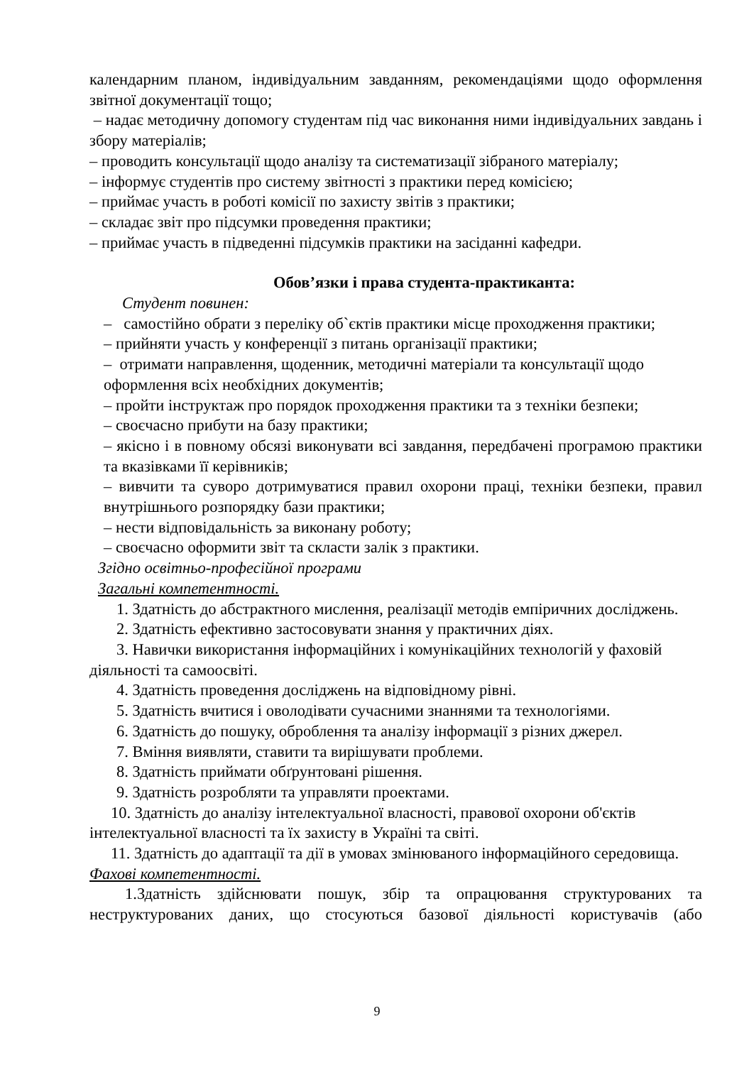календарним планом, індивідуальним завданням, рекомендаціями щодо оформлення звітної документації тощо;
– надає методичну допомогу студентам під час виконання ними індивідуальних завдань і збору матеріалів;
– проводить консультації щодо аналізу та систематизації зібраного матеріалу;
– інформує студентів про систему звітності з практики перед комісією;
– приймає участь в роботі комісії по захисту звітів з практики;
– складає звіт про підсумки проведення практики;
– приймає участь в підведенні підсумків практики на засіданні кафедри.
Обов’язки і права студента-практиканта:
Студент повинен:
– самостійно обрати з переліку об`єктів практики місце проходження практики;
– прийняти участь у конференції з питань організації практики;
– отримати направлення, щоденник, методичні матеріали та консультації щодо оформлення всіх необхідних документів;
– пройти інструктаж про порядок проходження практики та з техніки безпеки;
– своєчасно прибути на базу практики;
– якісно і в повному обсязі виконувати всі завдання, передбачені програмою практики та вказівками її керівників;
– вивчити та суворо дотримуватися правил охорони праці, техніки безпеки, правил внутрішнього розпорядку бази практики;
– нести відповідальність за виконану роботу;
– своєчасно оформити звіт та скласти залік з практики.
Згідно освітньо-професійної програми
Загальні компетентності.
1. Здатність до абстрактного мислення, реалізації методів емпіричних досліджень.
2. Здатність ефективно застосовувати знання у практичних діях.
3. Навички використання інформаційних і комунікаційних технологій у фаховій діяльності та самоосвіті.
4. Здатність проведення досліджень на відповідному рівні.
5. Здатність вчитися і оволодівати сучасними знаннями та технологіями.
6. Здатність до пошуку, оброблення та аналізу інформації з різних джерел.
7. Вміння виявляти, ставити та вирішувати проблеми.
8. Здатність приймати обґрунтовані рішення.
9. Здатність розробляти та управляти проектами.
10. Здатність до аналізу інтелектуальної власності, правової охорони об'єктів інтелектуальної власності та їх захисту в Україні та світі.
11. Здатність до адаптації та дії в умовах змінюваного інформаційного середовища.
Фахові компетентності.
1.Здатність здійснювати пошук, збір та опрацювання структурованих та
неструктурованих даних, що стосуються базової діяльності користувачів (або
9